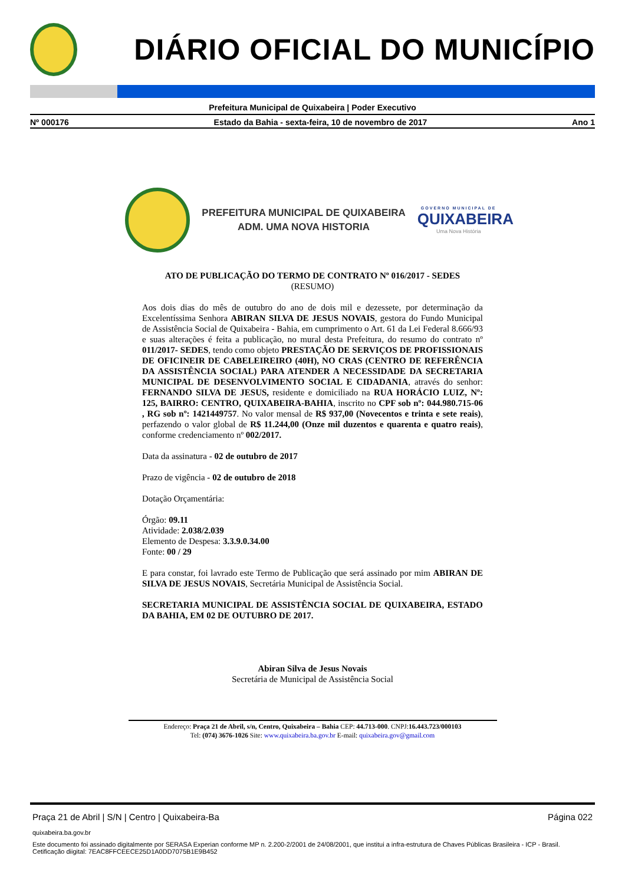DIÁRIO OFICIAL DO MUNICÍPIO
Prefeitura Municipal de Quixabeira | Poder Executivo
Nº 000176 Estado da Bahia - sexta-feira, 10 de novembro de 2017 Ano 1
PREFEITURA MUNICIPAL DE QUIXABEIRA
ADM. UMA NOVA HISTORIA
GOVERNO MUNICIPAL DE
QUIXABEIRA
Uma Nova História
ATO DE PUBLICAÇÃO DO TERMO DE CONTRATO Nº 016/2017 - SEDES
(RESUMO)
Aos dois dias do mês de outubro do ano de dois mil e dezessete, por determinação da Excelentíssima Senhora ABIRAN SILVA DE JESUS NOVAIS, gestora do Fundo Municipal de Assistência Social de Quixabeira - Bahia, em cumprimento o Art. 61 da Lei Federal 8.666/93 e suas alterações é feita a publicação, no mural desta Prefeitura, do resumo do contrato nº 011/2017- SEDES, tendo como objeto PRESTAÇÃO DE SERVIÇOS DE PROFISSIONAIS DE OFICINEIR DE CABELEIREIRO (40H), NO CRAS (CENTRO DE REFERÊNCIA DA ASSISTÊNCIA SOCIAL) PARA ATENDER A NECESSIDADE DA SECRETARIA MUNICIPAL DE DESENVOLVIMENTO SOCIAL E CIDADANIA, através do senhor: FERNANDO SILVA DE JESUS, residente e domiciliado na RUA HORÁCIO LUIZ, Nº: 125, BAIRRO: CENTRO, QUIXABEIRA-BAHIA, inscrito no CPF sob nº: 044.980.715-06 , RG sob nº: 1421449757. No valor mensal de R$ 937,00 (Novecentos e trinta e sete reais), perfazendo o valor global de R$ 11.244,00 (Onze mil duzentos e quarenta e quatro reais), conforme credenciamento nº 002/2017.
Data da assinatura - 02 de outubro de 2017
Prazo de vigência - 02 de outubro de 2018
Dotação Orçamentária:
Órgão: 09.11
Atividade: 2.038/2.039
Elemento de Despesa: 3.3.9.0.34.00
Fonte: 00 / 29
E para constar, foi lavrado este Termo de Publicação que será assinado por mim ABIRAN DE SILVA DE JESUS NOVAIS, Secretária Municipal de Assistência Social.
SECRETARIA MUNICIPAL DE ASSISTÊNCIA SOCIAL DE QUIXABEIRA, ESTADO DA BAHIA, EM 02 DE OUTUBRO DE 2017.
Abiran Silva de Jesus Novais
Secretária de Municipal de Assistência Social
Endereço: Praça 21 de Abril, s/n, Centro, Quixabeira – Bahia CEP: 44.713-000. CNPJ:16.443.723/000103
Tel: (074) 3676-1026 Site: www.quixabeira.ba.gov.br E-mail: quixabeira.gov@gmail.com
Praça 21 de Abril | S/N | Centro | Quixabeira-Ba Página 022
quixabeira.ba.gov.br
Este documento foi assinado digitalmente por SERASA Experian conforme MP n. 2.200-2/2001 de 24/08/2001, que institui a infra-estrutura de Chaves Públicas Brasileira - ICP - Brasil. Cetificação diigital: 7EAC8FFCEECE25D1A0DD7075B1E9B452